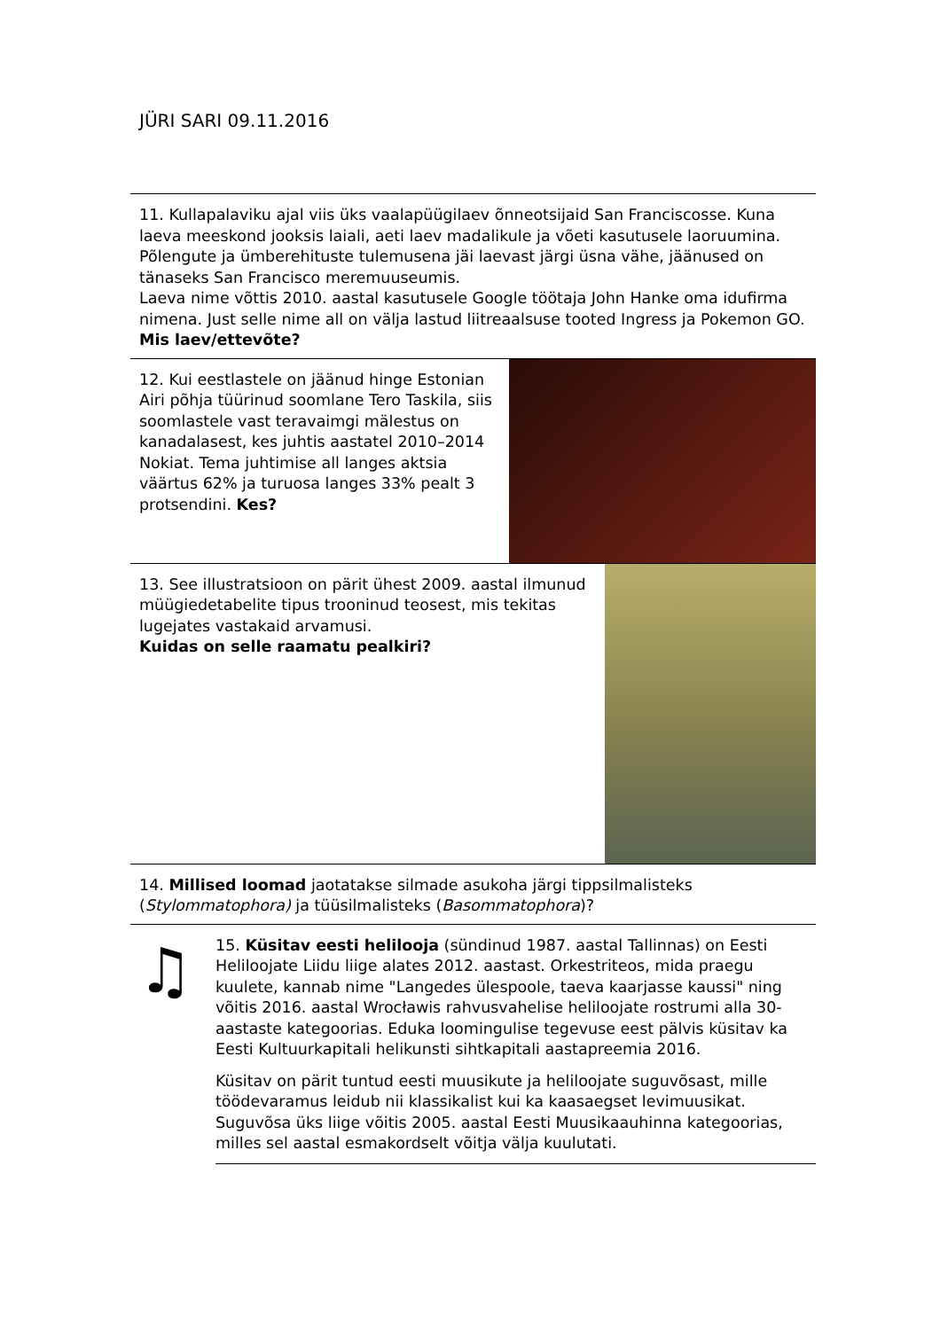JÜRI SARI 09.11.2016
11. Kullapalaviku ajal viis üks vaalapüügilaev õnneotsijaid San Franciscosse. Kuna laeva meeskond jooksis laiali, aeti laev madalikule ja võeti kasutusele laoruumina. Põlengute ja ümberehituste tulemusena jäi laevast järgi üsna vähe, jäänused on tänaseks San Francisco meremuuseumis.
Laeva nime võttis 2010. aastal kasutusele Google töötaja John Hanke oma idufirma nimena. Just selle nime all on välja lastud liitreaalsuse tooted Ingress ja Pokemon GO. Mis laev/ettevõte?
12. Kui eestlastele on jäänud hinge Estonian Airi põhja tüürinud soomlane Tero Taskila, siis soomlastele vast teravaimgi mälestus on kanadalasest, kes juhtis aastatel 2010–2014 Nokiat. Tema juhtimise all langes aktsia väärtus 62% ja turuosa langes 33% pealt 3 protsendini. Kes?
13. See illustratsioon on pärit ühest 2009. aastal ilmunud müügiedetabelite tipus trooninud teosest, mis tekitas lugejates vastakaid arvamusi.
Kuidas on selle raamatu pealkiri?
14. Millised loomad jaotatakse silmade asukoha järgi tippsilmalisteks (Stylommatophora) ja tüüsilmalisteks (Basommatophora)?
♫
15. Küsitav eesti helilooja (sündinud 1987. aastal Tallinnas) on Eesti Heliloojate Liidu liige alates 2012. aastast. Orkestriteos, mida praegu kuulete, kannab nime "Langedes ülespoole, taeva kaarjasse kaussi" ning võitis 2016. aastal Wrocławis rahvusvahelise heliloojate rostrumi alla 30-aastaste kategoorias. Eduka loomingulise tegevuse eest pälvis küsitav ka Eesti Kultuurkapitali helikunsti sihtkapitali aastapreemia 2016.
Küsitav on pärit tuntud eesti muusikute ja heliloojate suguvõsast, mille töödevaramus leidub nii klassikalist kui ka kaasaegset levimuusikat. Suguvõsa üks liige võitis 2005. aastal Eesti Muusikaauhinna kategoorias, milles sel aastal esmakordselt võitja välja kuulutati.